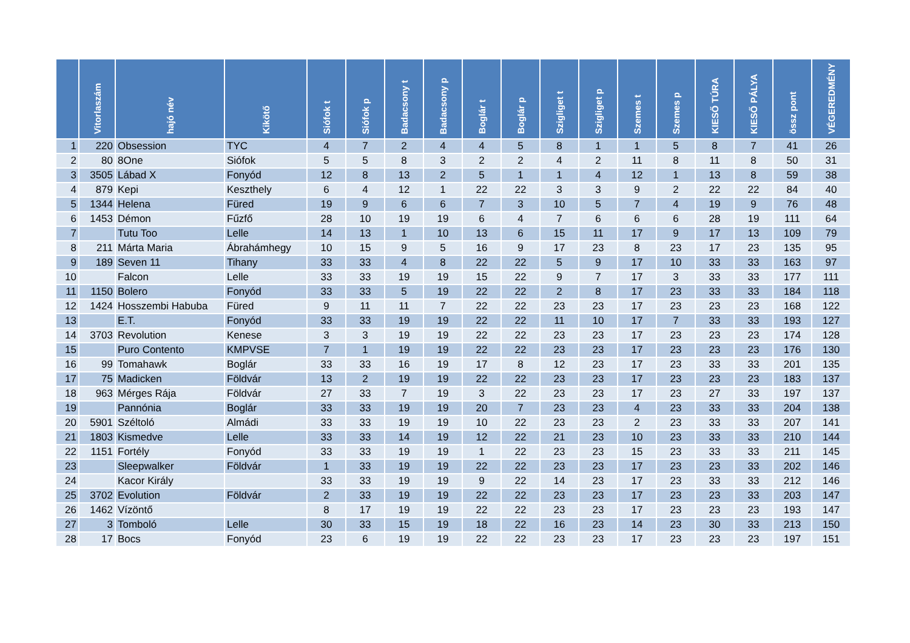| | Vitorlaszám | hajó név | Kikötő | Siófok t | Siófok p | Badacsony t | Badacsony p | Boglár t | Boglár p | Szigliget t | Szigliget p | Szemes t | Szemes p | KIESŐ TÚRA | KIESŐ PÁLYA | össz pont | VÉGEREDMÉNY |
| --- | --- | --- | --- | --- | --- | --- | --- | --- | --- | --- | --- | --- | --- | --- | --- | --- | --- |
| 1 | 220 | Obsession | TYC | 4 | 7 | 2 | 4 | 4 | 5 | 8 | 1 | 1 | 5 | 8 | 7 | 41 | 26 |
| 2 | 80 | 8One | Siófok | 5 | 5 | 8 | 3 | 2 | 2 | 4 | 2 | 11 | 8 | 11 | 8 | 50 | 31 |
| 3 | 3505 | Lábad X | Fonyód | 12 | 8 | 13 | 2 | 5 | 1 | 1 | 4 | 12 | 1 | 13 | 8 | 59 | 38 |
| 4 | 879 | Kepi | Keszthely | 6 | 4 | 12 | 1 | 22 | 22 | 3 | 3 | 9 | 2 | 22 | 22 | 84 | 40 |
| 5 | 1344 | Helena | Füred | 19 | 9 | 6 | 6 | 7 | 3 | 10 | 5 | 7 | 4 | 19 | 9 | 76 | 48 |
| 6 | 1453 | Démon | Fűzfő | 28 | 10 | 19 | 19 | 6 | 4 | 7 | 6 | 6 | 6 | 28 | 19 | 111 | 64 |
| 7 | | Tutu Too | Lelle | 14 | 13 | 1 | 10 | 13 | 6 | 15 | 11 | 17 | 9 | 17 | 13 | 109 | 79 |
| 8 | 211 | Márta Maria | Ábrahámhegy | 10 | 15 | 9 | 5 | 16 | 9 | 17 | 23 | 8 | 23 | 17 | 23 | 135 | 95 |
| 9 | 189 | Seven 11 | Tihany | 33 | 33 | 4 | 8 | 22 | 22 | 5 | 9 | 17 | 10 | 33 | 33 | 163 | 97 |
| 10 | | Falcon | Lelle | 33 | 33 | 19 | 19 | 15 | 22 | 9 | 7 | 17 | 3 | 33 | 33 | 177 | 111 |
| 11 | 1150 | Bolero | Fonyód | 33 | 33 | 5 | 19 | 22 | 22 | 2 | 8 | 17 | 23 | 33 | 33 | 184 | 118 |
| 12 | 1424 | Hosszembi Habuba | Füred | 9 | 11 | 11 | 7 | 22 | 22 | 23 | 23 | 17 | 23 | 23 | 23 | 168 | 122 |
| 13 | | E.T. | Fonyód | 33 | 33 | 19 | 19 | 22 | 22 | 11 | 10 | 17 | 7 | 33 | 33 | 193 | 127 |
| 14 | 3703 | Revolution | Kenese | 3 | 3 | 19 | 19 | 22 | 22 | 23 | 23 | 17 | 23 | 23 | 23 | 174 | 128 |
| 15 | | Puro Contento | KMPVSE | 7 | 1 | 19 | 19 | 22 | 22 | 23 | 23 | 17 | 23 | 23 | 23 | 176 | 130 |
| 16 | 99 | Tomahawk | Boglár | 33 | 33 | 16 | 19 | 17 | 8 | 12 | 23 | 17 | 23 | 33 | 33 | 201 | 135 |
| 17 | 75 | Madicken | Földvár | 13 | 2 | 19 | 19 | 22 | 22 | 23 | 23 | 17 | 23 | 23 | 23 | 183 | 137 |
| 18 | 963 | Mérges Rája | Földvár | 27 | 33 | 7 | 19 | 3 | 22 | 23 | 23 | 17 | 23 | 27 | 33 | 197 | 137 |
| 19 | | Pannónia | Boglár | 33 | 33 | 19 | 19 | 20 | 7 | 23 | 23 | 4 | 23 | 33 | 33 | 204 | 138 |
| 20 | 5901 | Széltoló | Almádi | 33 | 33 | 19 | 19 | 10 | 22 | 23 | 23 | 2 | 23 | 33 | 33 | 207 | 141 |
| 21 | 1803 | Kismedve | Lelle | 33 | 33 | 14 | 19 | 12 | 22 | 21 | 23 | 10 | 23 | 33 | 33 | 210 | 144 |
| 22 | 1151 | Fortély | Fonyód | 33 | 33 | 19 | 19 | 1 | 22 | 23 | 23 | 15 | 23 | 33 | 33 | 211 | 145 |
| 23 | | Sleepwalker | Földvár | 1 | 33 | 19 | 19 | 22 | 22 | 23 | 23 | 17 | 23 | 23 | 33 | 202 | 146 |
| 24 | | Kacor Király | | 33 | 33 | 19 | 19 | 9 | 22 | 14 | 23 | 17 | 23 | 33 | 33 | 212 | 146 |
| 25 | 3702 | Evolution | Földvár | 2 | 33 | 19 | 19 | 22 | 22 | 23 | 23 | 17 | 23 | 23 | 33 | 203 | 147 |
| 26 | 1462 | Vízöntő | | 8 | 17 | 19 | 19 | 22 | 22 | 23 | 23 | 17 | 23 | 23 | 23 | 193 | 147 |
| 27 | 3 | Tomboló | Lelle | 30 | 33 | 15 | 19 | 18 | 22 | 16 | 23 | 14 | 23 | 30 | 33 | 213 | 150 |
| 28 | 17 | Bocs | Fonyód | 23 | 6 | 19 | 19 | 22 | 22 | 23 | 23 | 17 | 23 | 23 | 23 | 197 | 151 |